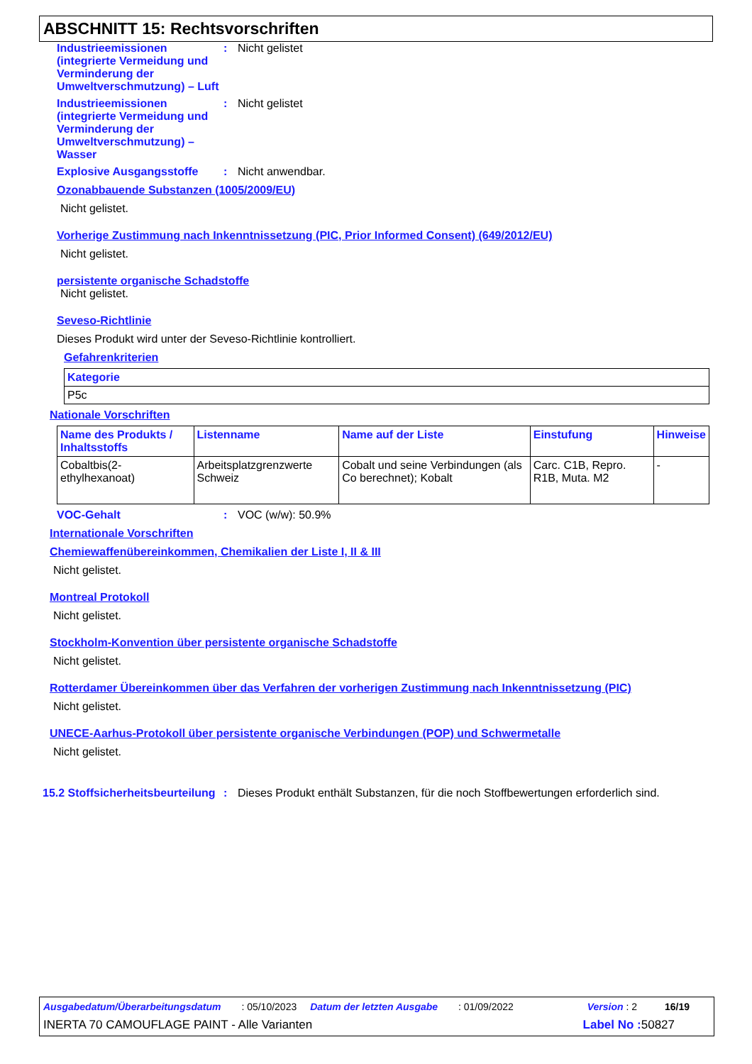ABSCHNITT 15: Rechtsvorschriften
Industrieemissionen (integrierte Vermeidung und Verminderung der Umweltverschmutzung) – Luft
: Nicht gelistet
Industrieemissionen (integrierte Vermeidung und Verminderung der Umweltverschmutzung) – Wasser
: Nicht gelistet
Explosive Ausgangsstoffe : Nicht anwendbar.
Ozonabbauende Substanzen (1005/2009/EU)
Nicht gelistet.
Vorherige Zustimmung nach Inkenntnissetzung (PIC, Prior Informed Consent) (649/2012/EU)
Nicht gelistet.
persistente organische Schadstoffe
Nicht gelistet.
Seveso-Richtlinie
Dieses Produkt wird unter der Seveso-Richtlinie kontrolliert.
Gefahrenkriterien
| Kategorie |
| --- |
| P5c |
Nationale Vorschriften
| Name des Produkts / Inhaltsstoffs | Listenname | Name auf der Liste | Einstufung | Hinweise |
| --- | --- | --- | --- | --- |
| Cobaltbis(2-ethylhexanoat) | Arbeitsplatzgrenzwerte Schweiz | Cobalt und seine Verbindungen (als Co berechnet); Kobalt | Carc. C1B, Repro. R1B, Muta. M2 | - |
VOC-Gehalt : VOC (w/w): 50.9%
Internationale Vorschriften
Chemiewaffenübereinkommen, Chemikalien der Liste I, II & III
Nicht gelistet.
Montreal Protokoll
Nicht gelistet.
Stockholm-Konvention über persistente organische Schadstoffe
Nicht gelistet.
Rotterdamer Übereinkommen über das Verfahren der vorherigen Zustimmung nach Inkenntnissetzung (PIC)
Nicht gelistet.
UNECE-Aarhus-Protokoll über persistente organische Verbindungen (POP) und Schwermetalle
Nicht gelistet.
15.2 Stoffsicherheitsbeurteilung
: Dieses Produkt enthält Substanzen, für die noch Stoffbewertungen erforderlich sind.
Ausgabedatum/Überarbeitungsdatum : 05/10/2023 Datum der letzten Ausgabe : 01/09/2022 Version : 2 16/19
INERTA 70 CAMOUFLAGE PAINT - Alle Varianten Label No : 50827